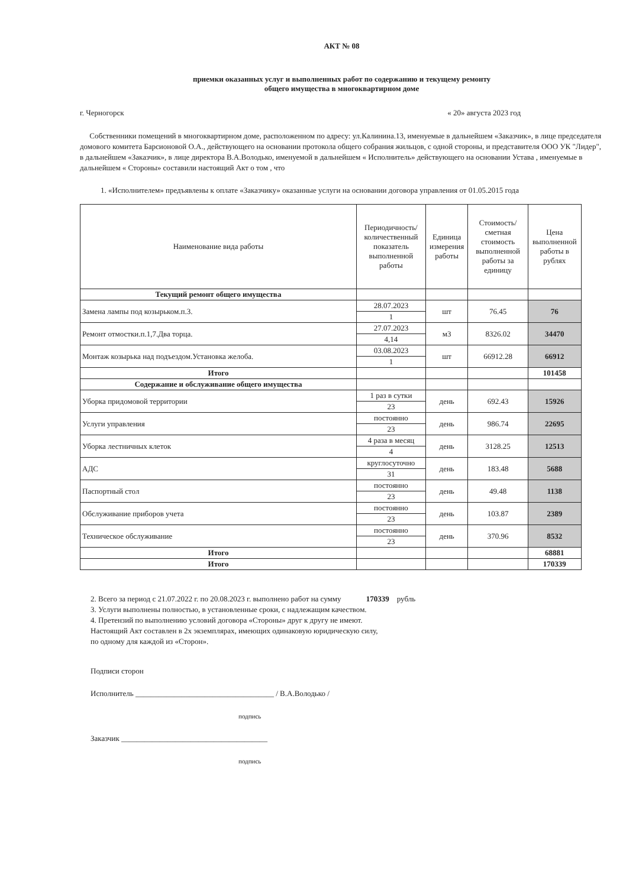АКТ № 08
приемки оказанных услуг и выполненных работ по содержанию и текущему ремонту
общего имущества в многоквартирном доме
г. Черногорск « 20» августа 2023 год
Собственники помещений в многоквартирном доме, расположенном по адресу: ул.Калинина.13, именуемые в дальнейшем «Заказчик», в лице председателя домового комитета Барсионовой О.А., действующего на основании протокола общего собрания жильцов, с одной стороны, и представителя ООО УК "Лидер", в дальнейшем «Заказчик», в лице директора В.А.Володько, именуемой в дальнейшем « Исполнитель» действующего на основании Устава , именуемые в дальнейшем « Стороны» составили настоящий Акт о том , что
1. «Исполнителем» предъявлены к оплате «Заказчику» оказанные услуги на основании договора управления от 01.05.2015 года
| Наименование вида работы | Периодичность/количественный показатель выполненной работы | Единица измерения работы | Стоимость/ сметная стоимость выполненной работы за единицу | Цена выполненной работы в рублях |
| --- | --- | --- | --- | --- |
| Текущий ремонт общего имущества | | | | |
| Замена лампы под козырьком.п.3. | 28.07.2023 | шт | 76.45 | 76 |
| | 1 | | | |
| Ремонт отмостки.п.1,7.Два торца. | 27.07.2023 | м3 | 8326.02 | 34470 |
| | 4,14 | | | |
| Монтаж козырька над подъездом.Установка желоба. | 03.08.2023 | шт | 66912.28 | 66912 |
| | 1 | | | |
| Итого | | | | 101458 |
| Содержание и обслуживание общего имущества | | | | |
| Уборка придомовой территории | 1 раз в сутки | день | 692.43 | 15926 |
| | 23 | | | |
| Услуги управления | постоянно | день | 986.74 | 22695 |
| | 23 | | | |
| Уборка лестничных клеток | 4 раза в месяц | день | 3128.25 | 12513 |
| | 4 | | | |
| АДС | круглосуточно | день | 183.48 | 5688 |
| | 31 | | | |
| Паспортный стол | постоянно | день | 49.48 | 1138 |
| | 23 | | | |
| Обслуживание приборов учета | постоянно | день | 103.87 | 2389 |
| | 23 | | | |
| Техническое обслуживание | постоянно | день | 370.96 | 8532 |
| | 23 | | | |
| Итого | | | | 68881 |
| Итого | | | | 170339 |
2. Всего за период с 21.07.2022 г. по 20.08.2023 г. выполнено работ на сумму 170339 рубль
3. Услуги выполнены полностью, в установленные сроки, с надлежащим качеством.
4. Претензий по выполнению условий договора «Стороны» друг к другу не имеют.
Настоящий Акт составлен в 2х экземплярах, имеющих одинаковую юридическую силу,
по одному для каждой из «Сторон».
Подписи сторон
Исполнитель ____________________________________ / В.А.Володько /
подпись
Заказчик ______________________________________
подпись